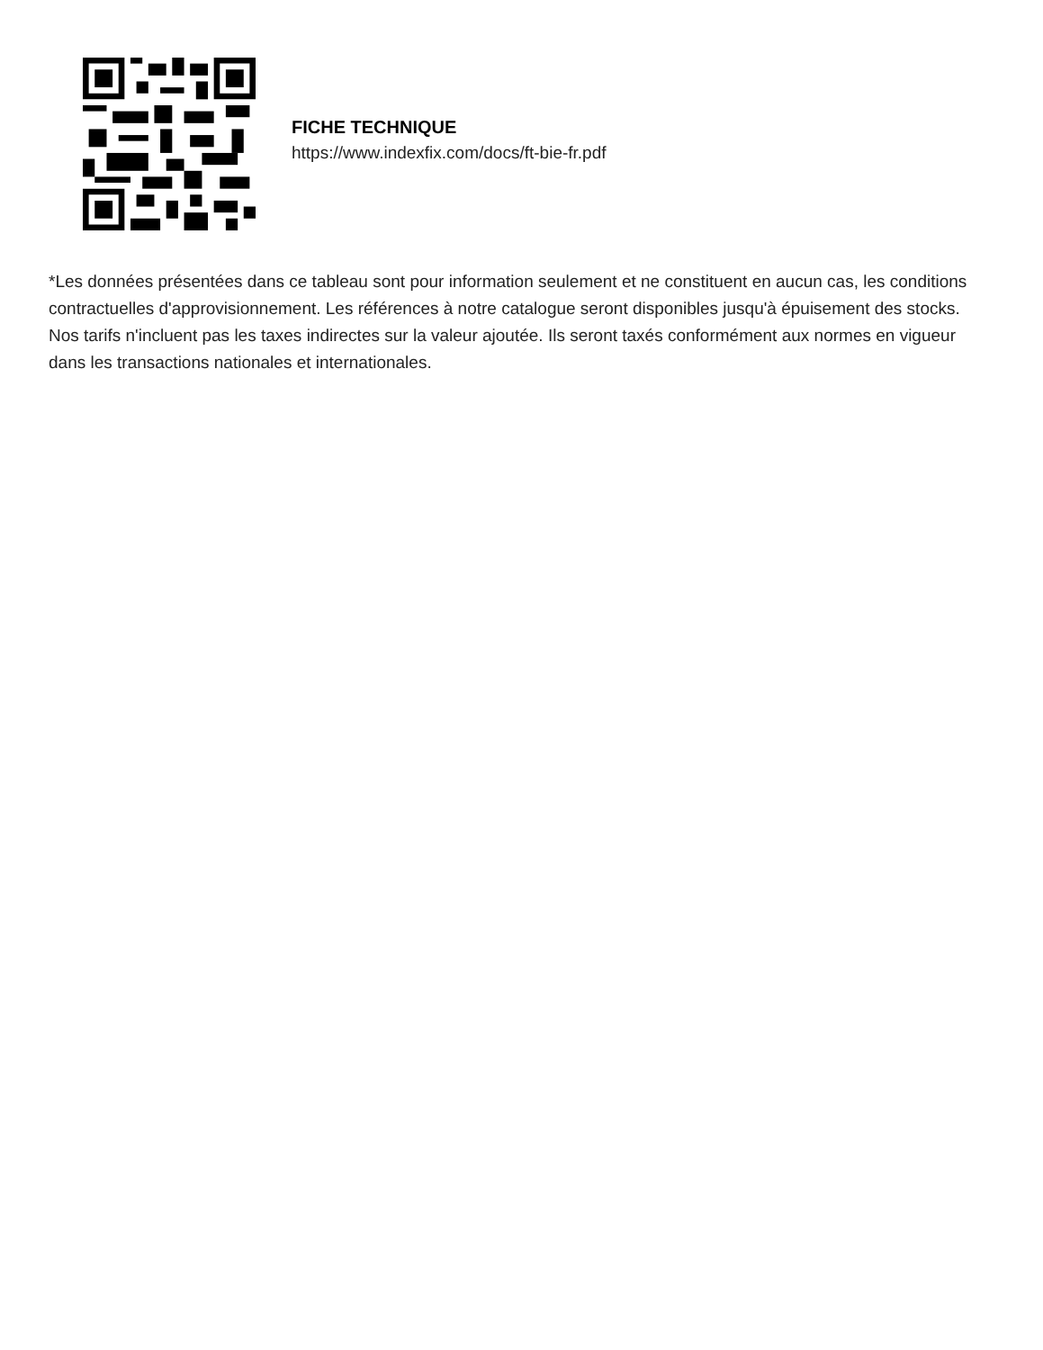FICHE TECHNIQUE
https://www.indexfix.com/docs/ft-bie-fr.pdf
*Les données présentées dans ce tableau sont pour information seulement et ne constituent en aucun cas, les conditions contractuelles d'approvisionnement. Les références à notre catalogue seront disponibles jusqu'à épuisement des stocks.
Nos tarifs n'incluent pas les taxes indirectes sur la valeur ajoutée. Ils seront taxés conformément aux normes en vigueur dans les transactions nationales et internationales.